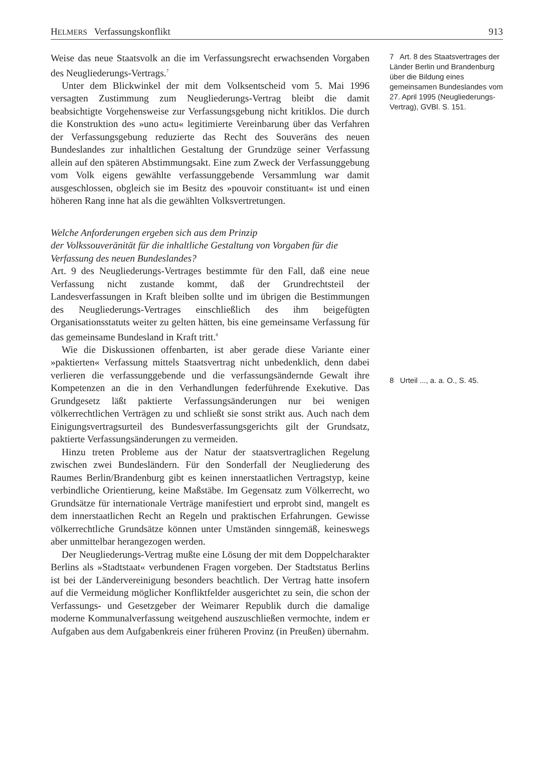HELMERS Verfassungskonflikt 913
Weise das neue Staatsvolk an die im Verfassungsrecht erwachsenden Vorgaben des Neugliederungs-Vertrags.<sup>7</sup>
Unter dem Blickwinkel der mit dem Volksentscheid vom 5. Mai 1996 versagten Zustimmung zum Neugliederungs-Vertrag bleibt die damit beabsichtigte Vorgehensweise zur Verfassungsgebung nicht kritiklos. Die durch die Konstruktion des »uno actu« legitimierte Vereinbarung über das Verfahren der Verfassungsgebung reduzierte das Recht des Souveräns des neuen Bundeslandes zur inhaltlichen Gestaltung der Grundzüge seiner Verfassung allein auf den späteren Abstimmungsakt. Eine zum Zweck der Verfassunggebung vom Volk eigens gewählte verfassunggebende Versammlung war damit ausgeschlossen, obgleich sie im Besitz des »pouvoir constituant« ist und einen höheren Rang inne hat als die gewählten Volksvertretungen.
Welche Anforderungen ergeben sich aus dem Prinzip
der Volkssouveränität für die inhaltliche Gestaltung von Vorgaben für die Verfassung des neuen Bundeslandes?
Art. 9 des Neugliederungs-Vertrages bestimmte für den Fall, daß eine neue Verfassung nicht zustande kommt, daß der Grundrechtsteil der Landesverfassungen in Kraft bleiben sollte und im übrigen die Bestimmungen des Neugliederungs-Vertrages einschließlich des ihm beigefügten Organisationsstatuts weiter zu gelten hätten, bis eine gemeinsame Verfassung für das gemeinsame Bundesland in Kraft tritt.<sup>8</sup>
Wie die Diskussionen offenbarten, ist aber gerade diese Variante einer »paktierten« Verfassung mittels Staatsvertrag nicht unbedenklich, denn dabei verlieren die verfassunggebende und die verfassungsändernde Gewalt ihre Kompetenzen an die in den Verhandlungen federführende Exekutive. Das Grundgesetz läßt paktierte Verfassungsänderungen nur bei wenigen völkerrechtlichen Verträgen zu und schließt sie sonst strikt aus. Auch nach dem Einigungsvertragsurteil des Bundesverfassungsgerichts gilt der Grundsatz, paktierte Verfassungsänderungen zu vermeiden.
Hinzu treten Probleme aus der Natur der staatsvertraglichen Regelung zwischen zwei Bundesländern. Für den Sonderfall der Neugliederung des Raumes Berlin/Brandenburg gibt es keinen innerstaatlichen Vertragstyp, keine verbindliche Orientierung, keine Maßstäbe. Im Gegensatz zum Völkerrecht, wo Grundsätze für internationale Verträge manifestiert und erprobt sind, mangelt es dem innerstaatlichen Recht an Regeln und praktischen Erfahrungen. Gewisse völkerrechtliche Grundsätze können unter Umständen sinngemäß, keineswegs aber unmittelbar herangezogen werden.
Der Neugliederungs-Vertrag mußte eine Lösung der mit dem Doppelcharakter Berlins als »Stadtstaat« verbundenen Fragen vorgeben. Der Stadtstatus Berlins ist bei der Ländervereinigung besonders beachtlich. Der Vertrag hatte insofern auf die Vermeidung möglicher Konfliktfelder ausgerichtet zu sein, die schon der Verfassungs- und Gesetzgeber der Weimarer Republik durch die damalige moderne Kommunalverfassung weitgehend auszuschließen vermochte, indem er Aufgaben aus dem Aufgabenkreis einer früheren Provinz (in Preußen) übernahm.
7 Art. 8 des Staatsvertrages der Länder Berlin und Brandenburg über die Bildung eines gemeinsamen Bundeslandes vom 27. April 1995 (Neugliederungs-Vertrag), GVBl. S. 151.
8 Urteil ..., a. a. O., S. 45.